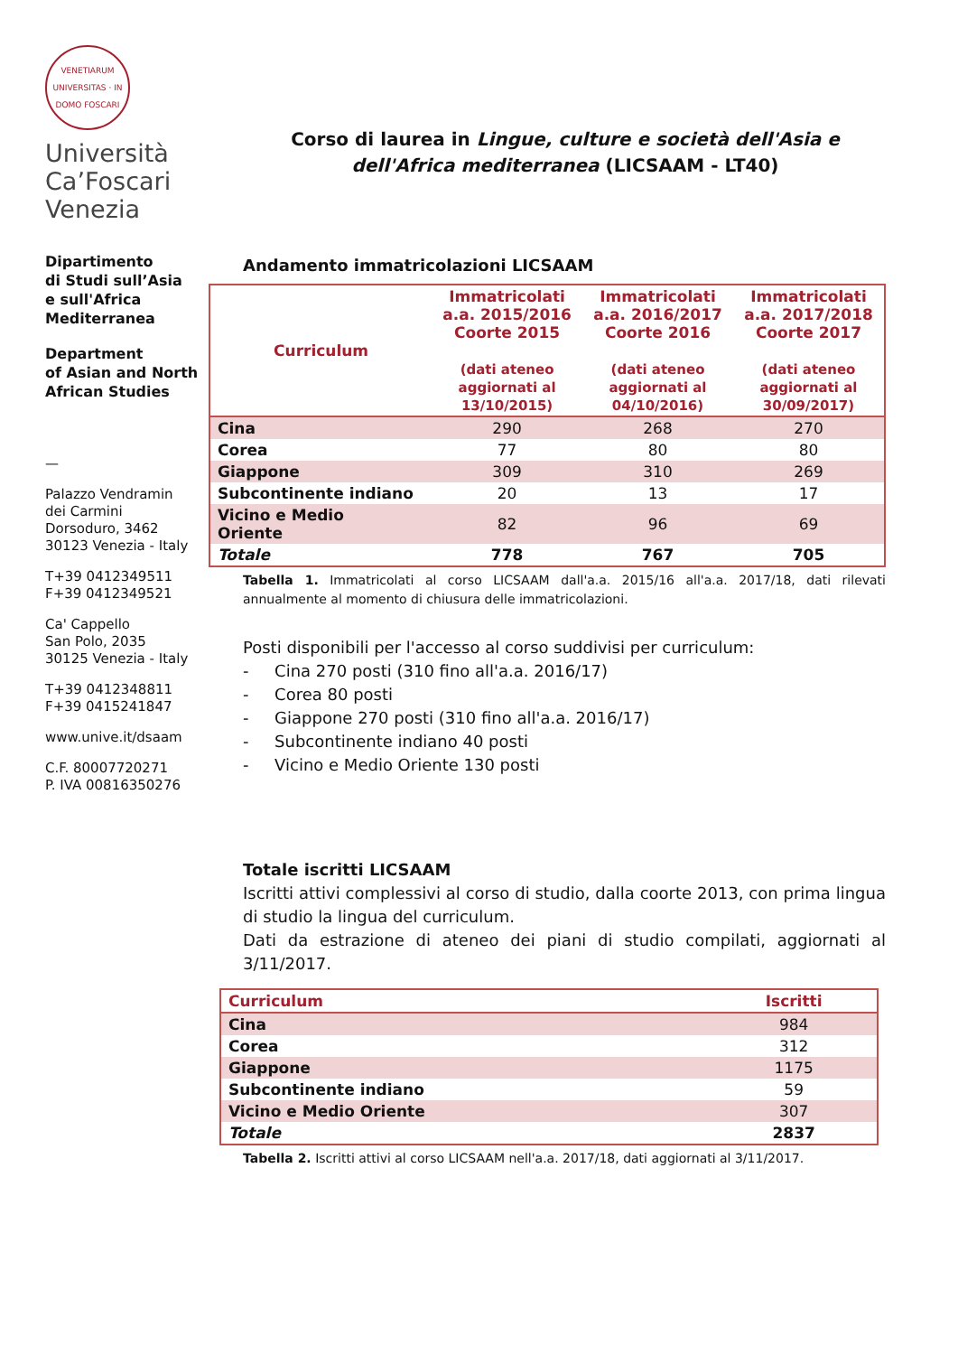VENETIARUM UNIVERSITAS · IN DOMO FOSCARI
Università
Ca’Foscari
Venezia
Dipartimento
di Studi sull’Asia
e sull'Africa
Mediterranea
Department
of Asian and North
African Studies
—
Palazzo Vendramin
dei Carmini
Dorsoduro, 3462
30123 Venezia - Italy
T+39 0412349511
F+39 0412349521
Ca' Cappello
San Polo, 2035
30125 Venezia - Italy
T+39 0412348811
F+39 0415241847
www.unive.it/dsaam
C.F. 80007720271
P. IVA 00816350276
Corso di laurea in Lingue, culture e società dell'Asia e dell'Africa mediterranea (LICSAAM - LT40)
Andamento immatricolazioni LICSAAM
| Curriculum | Immatricolati a.a. 2015/2016 Coorte 2015 (dati ateneo aggiornati al 13/10/2015) | Immatricolati a.a. 2016/2017 Coorte 2016 (dati ateneo aggiornati al 04/10/2016) | Immatricolati a.a. 2017/2018 Coorte 2017 (dati ateneo aggiornati al 30/09/2017) |
| --- | --- | --- | --- |
| Cina | 290 | 268 | 270 |
| Corea | 77 | 80 | 80 |
| Giappone | 309 | 310 | 269 |
| Subcontinente indiano | 20 | 13 | 17 |
| Vicino e Medio Oriente | 82 | 96 | 69 |
| Totale | 778 | 767 | 705 |
Tabella 1. Immatricolati al corso LICSAAM dall'a.a. 2015/16 all'a.a. 2017/18, dati rilevati annualmente al momento di chiusura delle immatricolazioni.
Posti disponibili per l'accesso al corso suddivisi per curriculum:
- Cina 270 posti (310 fino all'a.a. 2016/17)
- Corea 80 posti
- Giappone 270 posti (310 fino all'a.a. 2016/17)
- Subcontinente indiano 40 posti
- Vicino e Medio Oriente 130 posti
Totale iscritti LICSAAM
Iscritti attivi complessivi al corso di studio, dalla coorte 2013, con prima lingua di studio la lingua del curriculum.
Dati da estrazione di ateneo dei piani di studio compilati, aggiornati al 3/11/2017.
| Curriculum | Iscritti |
| --- | --- |
| Cina | 984 |
| Corea | 312 |
| Giappone | 1175 |
| Subcontinente indiano | 59 |
| Vicino e Medio Oriente | 307 |
| Totale | 2837 |
Tabella 2. Iscritti attivi al corso LICSAAM nell'a.a. 2017/18, dati aggiornati al 3/11/2017.